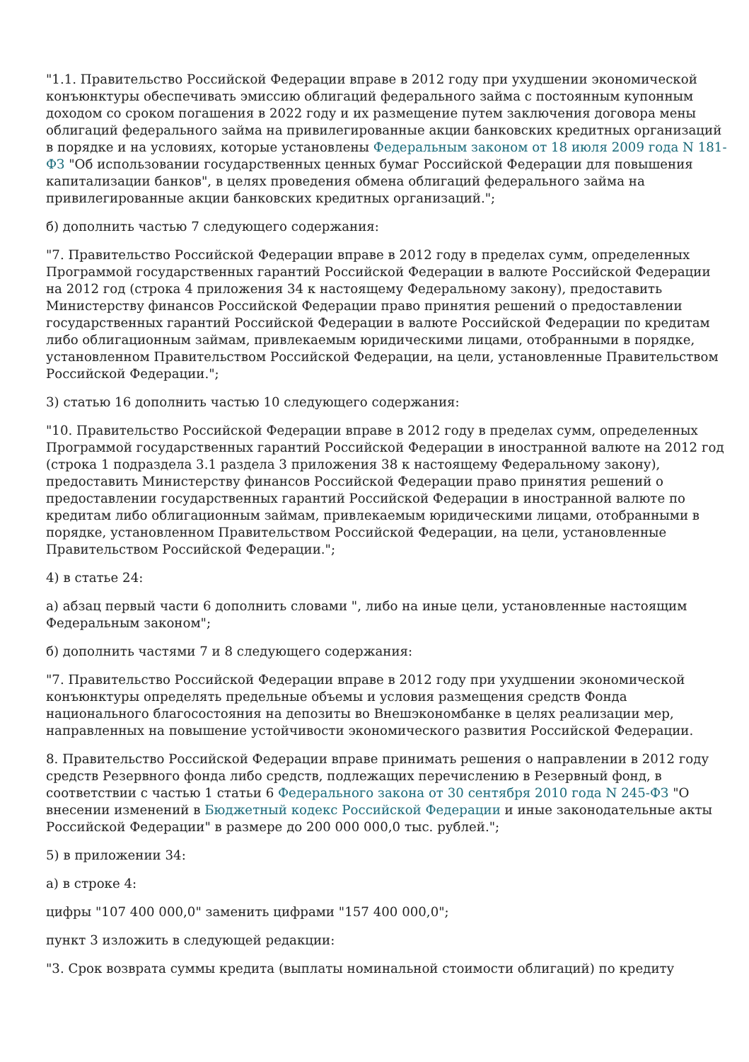"1.1. Правительство Российской Федерации вправе в 2012 году при ухудшении экономической конъюнктуры обеспечивать эмиссию облигаций федерального займа с постоянным купонным доходом со сроком погашения в 2022 году и их размещение путем заключения договора мены облигаций федерального займа на привилегированные акции банковских кредитных организаций в порядке и на условиях, которые установлены Федеральным законом от 18 июля 2009 года N 181-ФЗ "Об использовании государственных ценных бумаг Российской Федерации для повышения капитализации банков", в целях проведения обмена облигаций федерального займа на привилегированные акции банковских кредитных организаций.";
б) дополнить частью 7 следующего содержания:
"7. Правительство Российской Федерации вправе в 2012 году в пределах сумм, определенных Программой государственных гарантий Российской Федерации в валюте Российской Федерации на 2012 год (строка 4 приложения 34 к настоящему Федеральному закону), предоставить Министерству финансов Российской Федерации право принятия решений о предоставлении государственных гарантий Российской Федерации в валюте Российской Федерации по кредитам либо облигационным займам, привлекаемым юридическими лицами, отобранными в порядке, установленном Правительством Российской Федерации, на цели, установленные Правительством Российской Федерации.";
3) статью 16 дополнить частью 10 следующего содержания:
"10. Правительство Российской Федерации вправе в 2012 году в пределах сумм, определенных Программой государственных гарантий Российской Федерации в иностранной валюте на 2012 год (строка 1 подраздела 3.1 раздела 3 приложения 38 к настоящему Федеральному закону), предоставить Министерству финансов Российской Федерации право принятия решений о предоставлении государственных гарантий Российской Федерации в иностранной валюте по кредитам либо облигационным займам, привлекаемым юридическими лицами, отобранными в порядке, установленном Правительством Российской Федерации, на цели, установленные Правительством Российской Федерации.";
4) в статье 24:
а) абзац первый части 6 дополнить словами ", либо на иные цели, установленные настоящим Федеральным законом";
б) дополнить частями 7 и 8 следующего содержания:
"7. Правительство Российской Федерации вправе в 2012 году при ухудшении экономической конъюнктуры определять предельные объемы и условия размещения средств Фонда национального благосостояния на депозиты во Внешэкономбанке в целях реализации мер, направленных на повышение устойчивости экономического развития Российской Федерации.
8. Правительство Российской Федерации вправе принимать решения о направлении в 2012 году средств Резервного фонда либо средств, подлежащих перечислению в Резервный фонд, в соответствии с частью 1 статьи 6 Федерального закона от 30 сентября 2010 года N 245-ФЗ "О внесении изменений в Бюджетный кодекс Российской Федерации и иные законодательные акты Российской Федерации" в размере до 200 000 000,0 тыс. рублей.";
5) в приложении 34:
а) в строке 4:
цифры "107 400 000,0" заменить цифрами "157 400 000,0";
пункт 3 изложить в следующей редакции:
"3. Срок возврата суммы кредита (выплаты номинальной стоимости облигаций) по кредиту